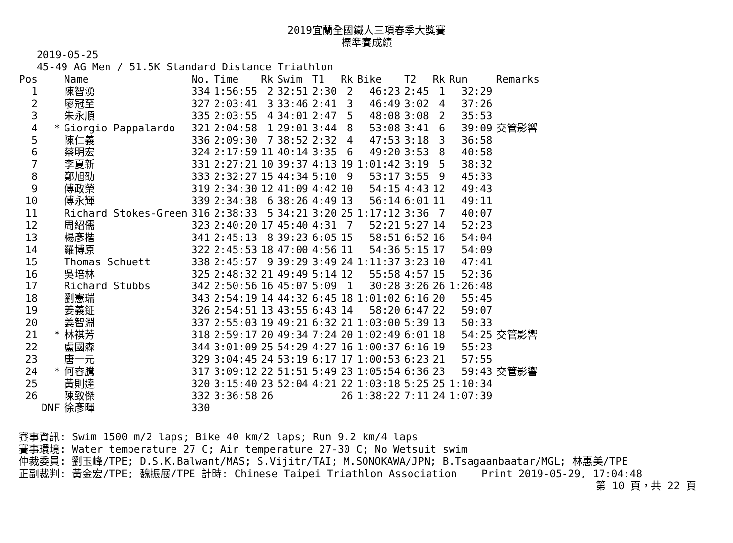2019宜蘭全國鐵人三項春季大獎賽
標準賽成績
2019-05-25
45-49 AG Men / 51.5K Standard Distance Triathlon
| Pos | | Name | No. | Time | Rk | Swim | T1 | Rk | Bike | T2 | Rk | Run | Remarks |
| --- | --- | --- | --- | --- | --- | --- | --- | --- | --- | --- | --- | --- | --- |
| 1 | | 陳智湧 | 334 | 1:56:55 | 2 | 32:51 | 2:30 | 2 | 46:23 | 2:45 | 1 | 32:29 | |
| 2 | | 廖冠至 | 327 | 2:03:41 | 3 | 33:46 | 2:41 | 3 | 46:49 | 3:02 | 4 | 37:26 | |
| 3 | | 朱永順 | 335 | 2:03:55 | 4 | 34:01 | 2:47 | 5 | 48:08 | 3:08 | 2 | 35:53 | |
| 4 | * | Giorgio Pappalardo | 321 | 2:04:58 | 1 | 29:01 | 3:44 | 8 | 53:08 | 3:41 | 6 | 39:09 | 交管影響 |
| 5 | | 陳仁義 | 336 | 2:09:30 | 7 | 38:52 | 2:32 | 4 | 47:53 | 3:18 | 3 | 36:58 | |
| 6 | | 蔡明宏 | 324 | 2:17:59 | 11 | 40:14 | 3:35 | 6 | 49:20 | 3:53 | 8 | 40:58 | |
| 7 | | 李夏新 | 331 | 2:27:21 | 10 | 39:37 | 4:13 | 19 | 1:01:42 | 3:19 | 5 | 38:32 | |
| 8 | | 鄭旭劭 | 333 | 2:32:27 | 15 | 44:34 | 5:10 | 9 | 53:17 | 3:55 | 9 | 45:33 | |
| 9 | | 傅政榮 | 319 | 2:34:30 | 12 | 41:09 | 4:42 | 10 | 54:15 | 4:43 | 12 | 49:43 | |
| 10 | | 傅永輝 | 339 | 2:34:38 | 6 | 38:26 | 4:49 | 13 | 56:14 | 6:01 | 11 | 49:11 | |
| 11 | | Richard Stokes-Green | 316 | 2:38:33 | 5 | 34:21 | 3:20 | 25 | 1:17:12 | 3:36 | 7 | 40:07 | |
| 12 | | 周紹儒 | 323 | 2:40:20 | 17 | 45:40 | 4:31 | 7 | 52:21 | 5:27 | 14 | 52:23 | |
| 13 | | 楊彥楷 | 341 | 2:45:13 | 8 | 39:23 | 6:05 | 15 | 58:51 | 6:52 | 16 | 54:04 | |
| 14 | | 羅博原 | 322 | 2:45:53 | 18 | 47:00 | 4:56 | 11 | 54:36 | 5:15 | 17 | 54:09 | |
| 15 | | Thomas Schuett | 338 | 2:45:57 | 9 | 39:29 | 3:49 | 24 | 1:11:37 | 3:23 | 10 | 47:41 | |
| 16 | | 吳培林 | 325 | 2:48:32 | 21 | 49:49 | 5:14 | 12 | 55:58 | 4:57 | 15 | 52:36 | |
| 17 | | Richard Stubbs | 342 | 2:50:56 | 16 | 45:07 | 5:09 | 1 | 30:28 | 3:26 | 26 | 1:26:48 | |
| 18 | | 劉憲瑞 | 343 | 2:54:19 | 14 | 44:32 | 6:45 | 18 | 1:01:02 | 6:16 | 20 | 55:45 | |
| 19 | | 姜義鉦 | 326 | 2:54:51 | 13 | 43:55 | 6:43 | 14 | 58:20 | 6:47 | 22 | 59:07 | |
| 20 | | 姜智淵 | 337 | 2:55:03 | 19 | 49:21 | 6:32 | 21 | 1:03:00 | 5:39 | 13 | 50:33 | |
| 21 | * | 林祺芳 | 318 | 2:59:17 | 20 | 49:34 | 7:24 | 20 | 1:02:49 | 6:01 | 18 | 54:25 | 交管影響 |
| 22 | | 盧國森 | 344 | 3:01:09 | 25 | 54:29 | 4:27 | 16 | 1:00:37 | 6:16 | 19 | 55:23 | |
| 23 | | 唐一元 | 329 | 3:04:45 | 24 | 53:19 | 6:17 | 17 | 1:00:53 | 6:23 | 21 | 57:55 | |
| 24 | * | 何睿騰 | 317 | 3:09:12 | 22 | 51:51 | 5:49 | 23 | 1:05:54 | 6:36 | 23 | 59:43 | 交管影響 |
| 25 | | 黃則達 | 320 | 3:15:40 | 23 | 52:04 | 4:21 | 22 | 1:03:18 | 5:25 | 25 | 1:10:34 | |
| 26 | | 陳致傑 | 332 | 3:36:58 | 26 | | | 26 | 1:38:22 | 7:11 | 24 | 1:07:39 | |
| | DNF | 徐彥暉 | 330 | | | | | | | | | | |
賽事資訊: Swim 1500 m/2 laps; Bike 40 km/2 laps; Run 9.2 km/4 laps
賽事環境: Water temperature 27 C; Air temperature 27-30 C; No Wetsuit swim
仲裁委員: 劉玉峰/TPE; D.S.K.Balwant/MAS; S.Vijitr/TAI; M.SONOKAWA/JPN; B.Tsagaanbaatar/MGL; 林惠美/TPE
正副裁判: 黃金宏/TPE; 魏振展/TPE 計時: Chinese Taipei Triathlon Association Print 2019-05-29, 17:04:48
第 10 頁，共 22 頁